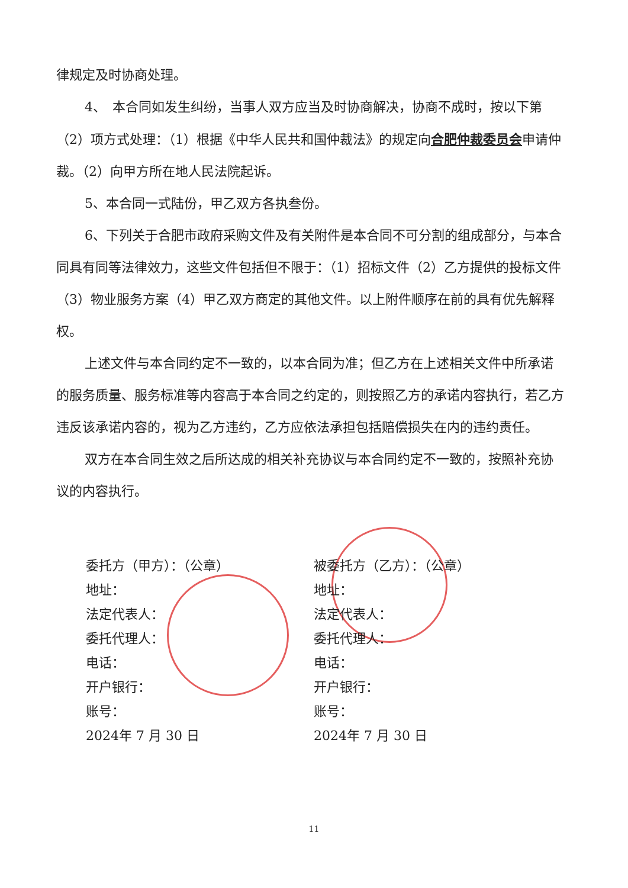律规定及时协商处理。
4、　本合同如发生纠纷，当事人双方应当及时协商解决，协商不成时，按以下第（2）项方式处理：（1）根据《中华人民共和国仲裁法》的规定向合肥仲裁委员会申请仲裁。（2）向甲方所在地人民法院起诉。
5、本合同一式陆份，甲乙双方各执叁份。
6、下列关于合肥市政府采购文件及有关附件是本合同不可分割的组成部分，与本合同具有同等法律效力，这些文件包括但不限于：（1）招标文件（2）乙方提供的投标文件（3）物业服务方案（4）甲乙双方商定的其他文件。以上附件顺序在前的具有优先解释权。
上述文件与本合同约定不一致的，以本合同为准；但乙方在上述相关文件中所承诺的服务质量、服务标准等内容高于本合同之约定的，则按照乙方的承诺内容执行，若乙方违反该承诺内容的，视为乙方违约，乙方应依法承担包括赔偿损失在内的违约责任。
双方在本合同生效之后所达成的相关补充协议与本合同约定不一致的，按照补充协议的内容执行。
委托方（甲方）：（公章）
地址：
法定代表人：
委托代理人：
电话：
开户银行：
账号：
2024年 7 月 30 日
被委托方（乙方）：（公章）
地址：
法定代表人：
委托代理人：
电话：
开户银行：
账号：
2024年 7 月 30 日
11